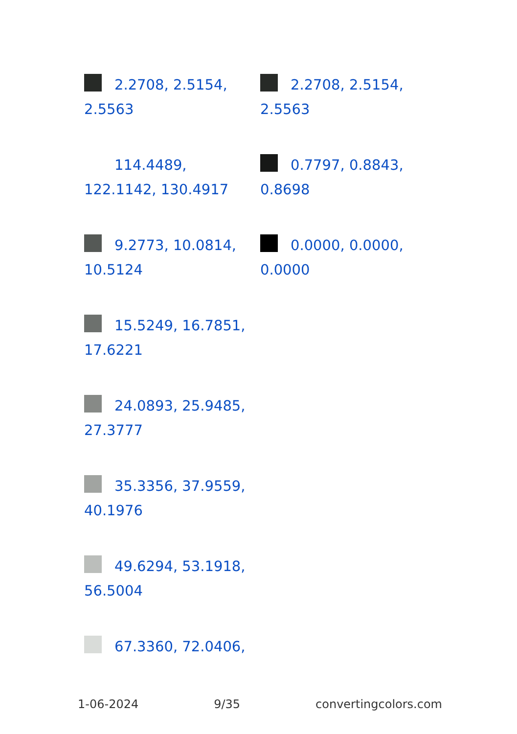2.2708, 2.5154,
2.5563
114.4489,
122.1142, 130.4917
9.2773, 10.0814,
10.5124
15.5249, 16.7851,
17.6221
24.0893, 25.9485,
27.3777
35.3356, 37.9559,
40.1976
49.6294, 53.1918,
56.5004
67.3360, 72.0406,
2.2708, 2.5154,
2.5563
0.7797, 0.8843,
0.8698
0.0000, 0.0000,
0.0000
1-06-2024 9/35 convertingcolors.com